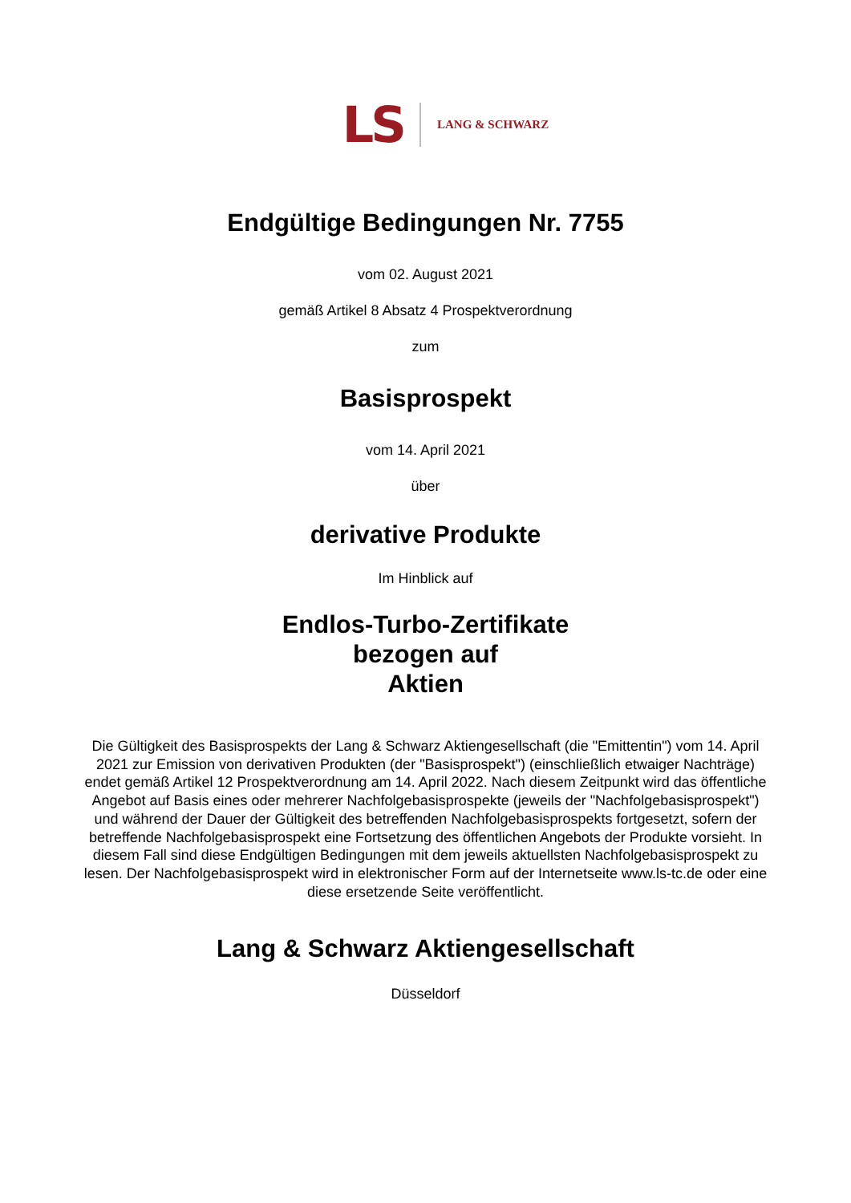LS LANG & SCHWARZ
Endgültige Bedingungen Nr. 7755
vom 02. August 2021
gemäß Artikel 8 Absatz 4 Prospektverordnung
zum
Basisprospekt
vom 14. April 2021
über
derivative Produkte
Im Hinblick auf
Endlos-Turbo-Zertifikate
bezogen auf
Aktien
Die Gültigkeit des Basisprospekts der Lang & Schwarz Aktiengesellschaft (die "Emittentin") vom 14. April 2021 zur Emission von derivativen Produkten (der "Basisprospekt") (einschließlich etwaiger Nachträge) endet gemäß Artikel 12 Prospektverordnung am 14. April 2022. Nach diesem Zeitpunkt wird das öffentliche Angebot auf Basis eines oder mehrerer Nachfolgebasisprospekte (jeweils der "Nachfolgebasisprospekt") und während der Dauer der Gültigkeit des betreffenden Nachfolgebasisprospekts fortgesetzt, sofern der betreffende Nachfolgebasisprospekt eine Fortsetzung des öffentlichen Angebots der Produkte vorsieht. In diesem Fall sind diese Endgültigen Bedingungen mit dem jeweils aktuellsten Nachfolgebasisprospekt zu lesen. Der Nachfolgebasisprospekt wird in elektronischer Form auf der Internetseite www.ls-tc.de oder eine diese ersetzende Seite veröffentlicht.
Lang & Schwarz Aktiengesellschaft
Düsseldorf